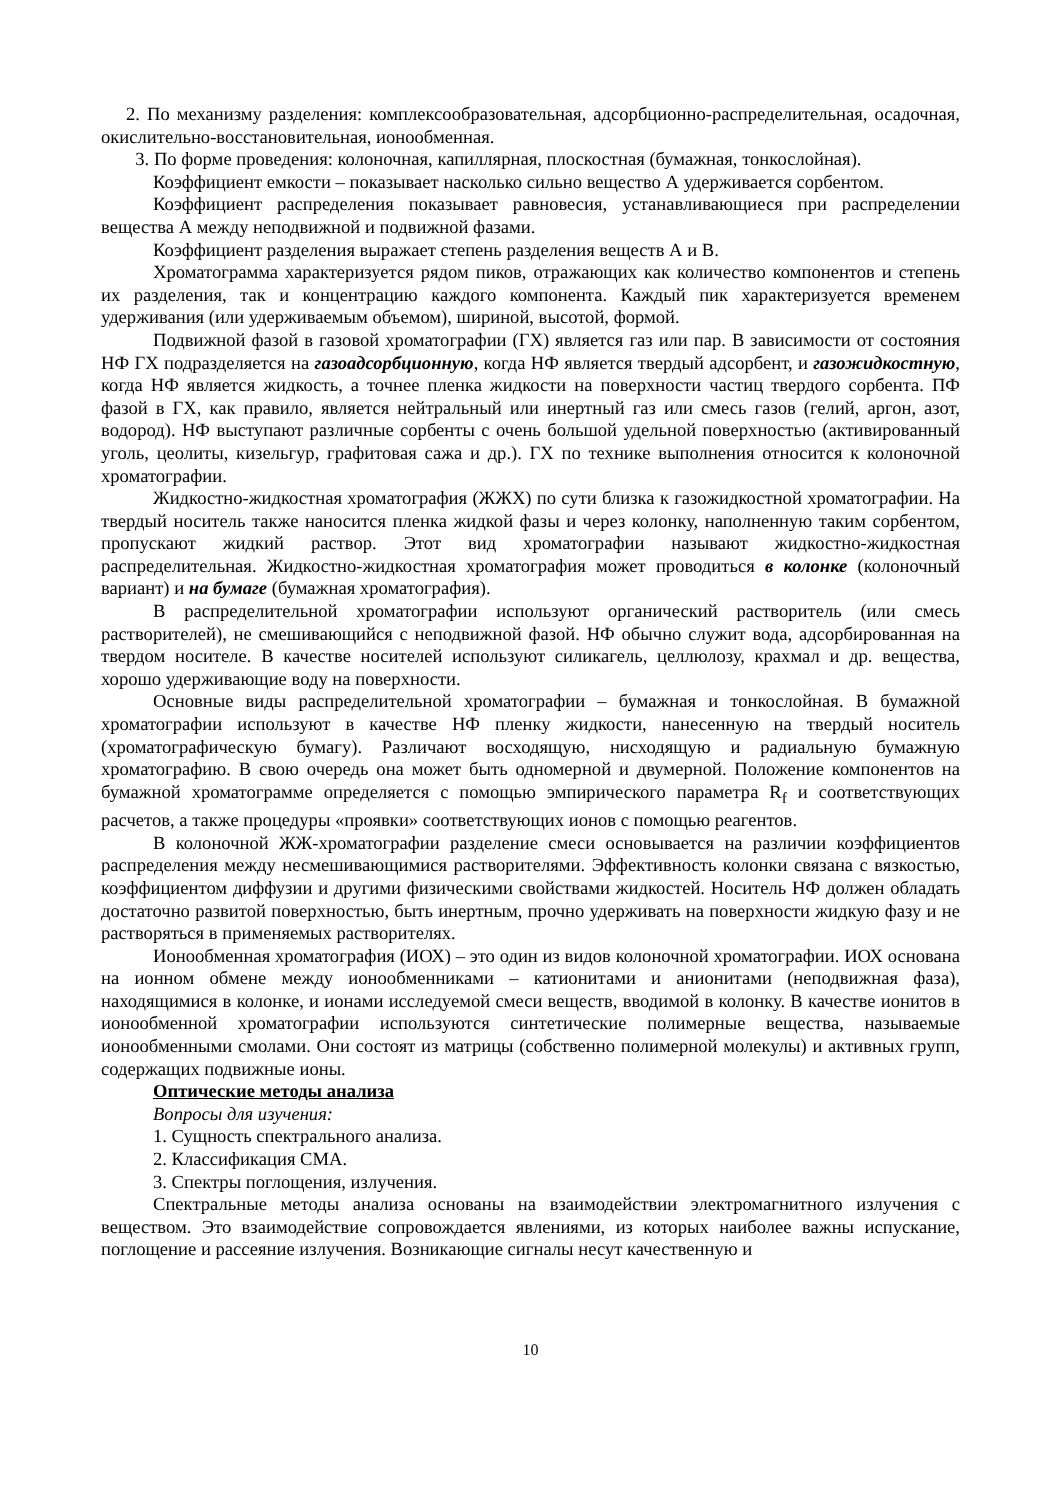2. По механизму разделения: комплексообразовательная, адсорбционно-распределительная, осадочная, окислительно-восстановительная, ионообменная.
3. По форме проведения: колоночная, капиллярная, плоскостная (бумажная, тонкослойная).
Коэффициент емкости – показывает насколько сильно вещество А удерживается сорбентом.
Коэффициент распределения показывает равновесия, устанавливающиеся при распределении вещества А между неподвижной и подвижной фазами.
Коэффициент разделения выражает степень разделения веществ А и В.
Хроматограмма характеризуется рядом пиков, отражающих как количество компонентов и степень их разделения, так и концентрацию каждого компонента. Каждый пик характеризуется временем удерживания (или удерживаемым объемом), шириной, высотой, формой.
Подвижной фазой в газовой хроматографии (ГХ) является газ или пар. В зависимости от состояния НФ ГХ подразделяется на газоадсорбционную, когда НФ является твердый адсорбент, и газожидкостную, когда НФ является жидкость, а точнее пленка жидкости на поверхности частиц твердого сорбента. ПФ фазой в ГХ, как правило, является нейтральный или инертный газ или смесь газов (гелий, аргон, азот, водород). НФ выступают различные сорбенты с очень большой удельной поверхностью (активированный уголь, цеолиты, кизельгур, графитовая сажа и др.). ГХ по технике выполнения относится к колоночной хроматографии.
Жидкостно-жидкостная хроматография (ЖЖХ) по сути близка к газожидкостной хроматографии. На твердый носитель также наносится пленка жидкой фазы и через колонку, наполненную таким сорбентом, пропускают жидкий раствор. Этот вид хроматографии называют жидкостно-жидкостная распределительная. Жидкостно-жидкостная хроматография может проводиться в колонке (колоночный вариант) и на бумаге (бумажная хроматография).
В распределительной хроматографии используют органический растворитель (или смесь растворителей), не смешивающийся с неподвижной фазой. НФ обычно служит вода, адсорбированная на твердом носителе. В качестве носителей используют силикагель, целлюлозу, крахмал и др. вещества, хорошо удерживающие воду на поверхности.
Основные виды распределительной хроматографии – бумажная и тонкослойная. В бумажной хроматографии используют в качестве НФ пленку жидкости, нанесенную на твердый носитель (хроматографическую бумагу). Различают восходящую, нисходящую и радиальную бумажную хроматографию. В свою очередь она может быть одномерной и двумерной. Положение компонентов на бумажной хроматограмме определяется с помощью эмпирического параметра R<sub>f</sub> и соответствующих расчетов, а также процедуры «проявки» соответствующих ионов с помощью реагентов.
В колоночной ЖЖ-хроматографии разделение смеси основывается на различии коэффициентов распределения между несмешивающимися растворителями. Эффективность колонки связана с вязкостью, коэффициентом диффузии и другими физическими свойствами жидкостей. Носитель НФ должен обладать достаточно развитой поверхностью, быть инертным, прочно удерживать на поверхности жидкую фазу и не растворяться в применяемых растворителях.
Ионообменная хроматография (ИОХ) – это один из видов колоночной хроматографии. ИОХ основана на ионном обмене между ионообменниками – катионитами и анионитами (неподвижная фаза), находящимися в колонке, и ионами исследуемой смеси веществ, вводимой в колонку. В качестве ионитов в ионообменной хроматографии используются синтетические полимерные вещества, называемые ионообменными смолами. Они состоят из матрицы (собственно полимерной молекулы) и активных групп, содержащих подвижные ионы.
Оптические методы анализа
Вопросы для изучения:
1. Сущность спектрального анализа.
2. Классификация СМА.
3. Спектры поглощения, излучения.
Спектральные методы анализа основаны на взаимодействии электромагнитного излучения с веществом. Это взаимодействие сопровождается явлениями, из которых наиболее важны испускание, поглощение и рассеяние излучения. Возникающие сигналы несут качественную и
10